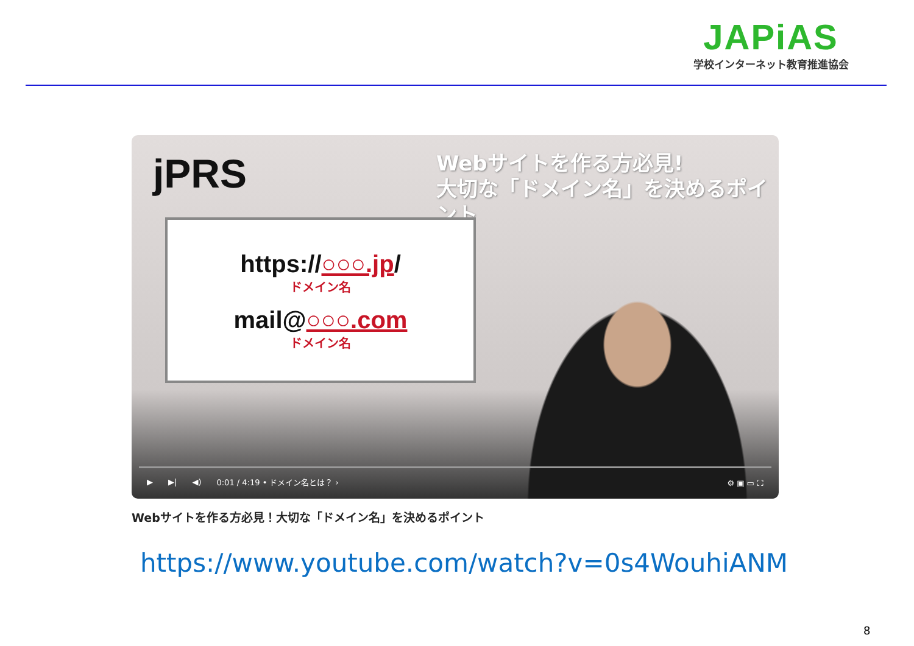JAPiAS
学校インターネット教育推進協会
jPRS
Webサイトを作る方必見!
大切な「ドメイン名」を決めるポイント
https://○○○.jp/
ドメイン名
mail@○○○.com
ドメイン名
▶ ▶| ◀) 0:01 / 4:19 • ドメイン名とは？ › ⚙ ▣ ▭ ⛶
Webサイトを作る方必見！大切な「ドメイン名」を決めるポイント
https://www.youtube.com/watch?v=0s4WouhiANM
8